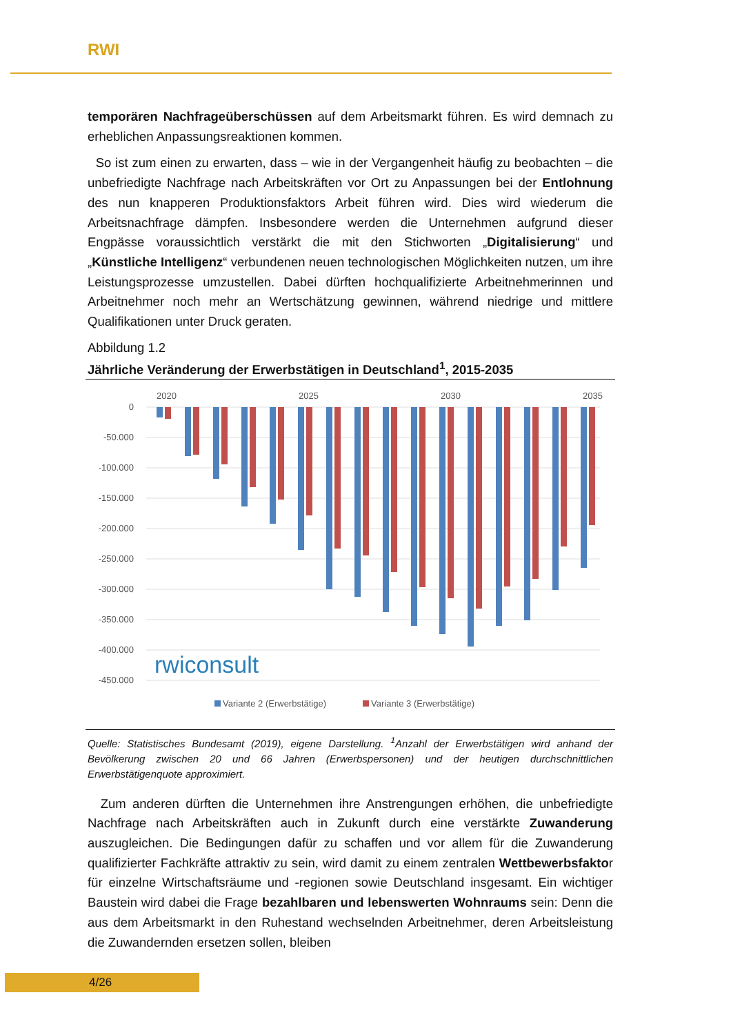RWI
temporären Nachfrageüberschüssen auf dem Arbeitsmarkt führen. Es wird demnach zu erheblichen Anpassungsreaktionen kommen.
So ist zum einen zu erwarten, dass – wie in der Vergangenheit häufig zu beobachten – die unbefriedigte Nachfrage nach Arbeitskräften vor Ort zu Anpassungen bei der Entlohnung des nun knapperen Produktionsfaktors Arbeit führen wird. Dies wird wiederum die Arbeitsnachfrage dämpfen. Insbesondere werden die Unternehmen aufgrund dieser Engpässe voraussichtlich verstärkt die mit den Stichworten „Digitalisierung“ und „Künstliche Intelligenz“ verbundenen neuen technologischen Möglichkeiten nutzen, um ihre Leistungsprozesse umzustellen. Dabei dürften hochqualifizierte Arbeitnehmerinnen und Arbeitnehmer noch mehr an Wertschätzung gewinnen, während niedrige und mittlere Qualifikationen unter Druck geraten.
Abbildung 1.2
Jährliche Veränderung der Erwerbstätigen in Deutschland<sup>1</sup>, 2015-2035
0
-50.000
-100.000
-150.000
-200.000
-250.000
-300.000
-350.000
-400.000
-450.000
2020
2025
2030
2035
rwiconsult
Variante 2 (Erwerbstätige)
Variante 3 (Erwerbstätige)
Quelle: Statistisches Bundesamt (2019), eigene Darstellung. <sup>1</sup>Anzahl der Erwerbstätigen wird anhand der Bevölkerung zwischen 20 und 66 Jahren (Erwerbspersonen) und der heutigen durchschnittlichen Erwerbstätigenquote approximiert.
Zum anderen dürften die Unternehmen ihre Anstrengungen erhöhen, die unbefriedigte Nachfrage nach Arbeitskräften auch in Zukunft durch eine verstärkte Zuwanderung auszugleichen. Die Bedingungen dafür zu schaffen und vor allem für die Zuwanderung qualifizierter Fachkräfte attraktiv zu sein, wird damit zu einem zentralen Wettbewerbsfaktor für einzelne Wirtschaftsräume und -regionen sowie Deutschland insgesamt. Ein wichtiger Baustein wird dabei die Frage bezahlbaren und lebenswerten Wohnraums sein: Denn die aus dem Arbeitsmarkt in den Ruhestand wechselnden Arbeitnehmer, deren Arbeitsleistung die Zuwandernden ersetzen sollen, bleiben
4/26